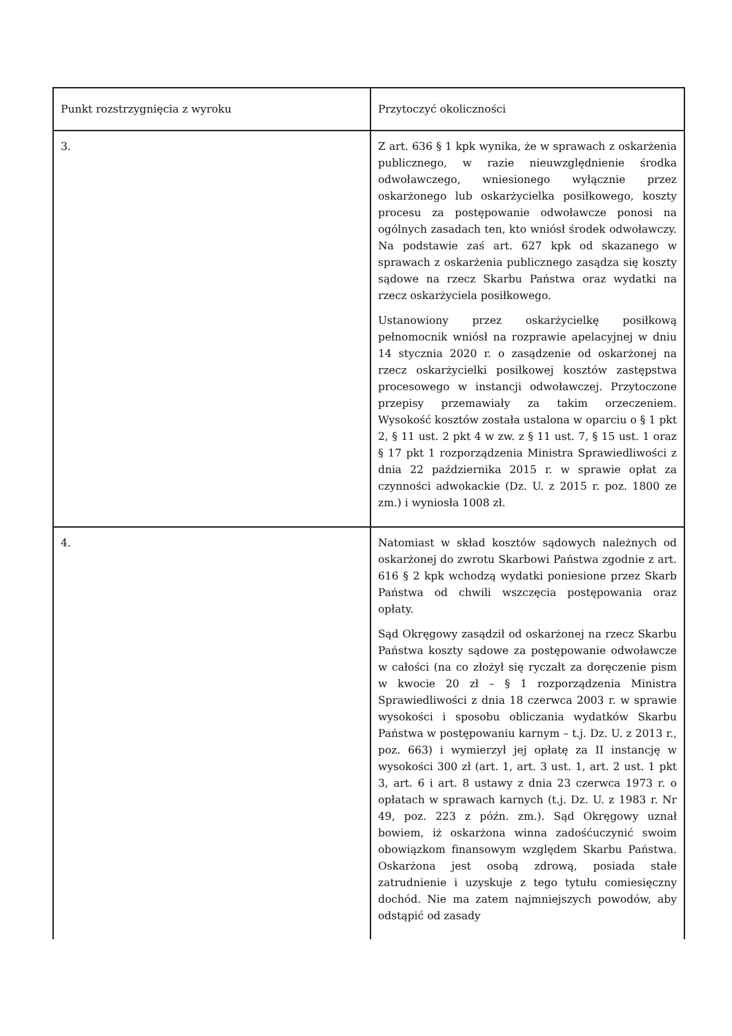| Punkt rozstrzygnięcia z wyroku | Przytoczyć okoliczności |
| 3. | Z art. 636 § 1 kpk wynika, że w sprawach z oskarżenia publicznego, w razie nieuwzględnienie środka odwoławczego, wniesionego wyłącznie przez oskarżonego lub oskarżycielka posiłkowego, koszty procesu za postępowanie odwoławcze ponosi na ogólnych zasadach ten, kto wniósł środek odwoławczy. Na podstawie zaś art. 627 kpk od skazanego w sprawach z oskarżenia publicznego zasądza się koszty sądowe na rzecz Skarbu Państwa oraz wydatki na rzecz oskarżyciela posiłkowego. Ustanowiony przez oskarżycielkę posiłkową pełnomocnik wniósł na rozprawie apelacyjnej w dniu 14 stycznia 2020 r. o zasądzenie od oskarżonej na rzecz oskarżycielki posiłkowej kosztów zastępstwa procesowego w instancji odwoławczej. Przytoczone przepisy przemawiały za takim orzeczeniem. Wysokość kosztów została ustalona w oparciu o § 1 pkt 2, § 11 ust. 2 pkt 4 w zw. z § 11 ust. 7, § 15 ust. 1 oraz § 17 pkt 1 rozporządzenia Ministra Sprawiedliwości z dnia 22 października 2015 r. w sprawie opłat za czynności adwokackie (Dz. U. z 2015 r. poz. 1800 ze zm.) i wyniosła 1008 zł. |
| 4. | Natomiast w skład kosztów sądowych należnych od oskarżonej do zwrotu Skarbowi Państwa zgodnie z art. 616 § 2 kpk wchodzą wydatki poniesione przez Skarb Państwa od chwili wszczęcia postępowania oraz opłaty. Sąd Okręgowy zasądził od oskarżonej na rzecz Skarbu Państwa koszty sądowe za postępowanie odwoławcze w całości (na co złożył się ryczałt za doręczenie pism w kwocie 20 zł – § 1 rozporządzenia Ministra Sprawiedliwości z dnia 18 czerwca 2003 r. w sprawie wysokości i sposobu obliczania wydatków Skarbu Państwa w postępowaniu karnym – t.j. Dz. U. z 2013 r., poz. 663) i wymierzył jej opłatę za II instancję w wysokości 300 zł (art. 1, art. 3 ust. 1, art. 2 ust. 1 pkt 3, art. 6 i art. 8 ustawy z dnia 23 czerwca 1973 r. o opłatach w sprawach karnych (t.j. Dz. U. z 1983 r. Nr 49, poz. 223 z późn. zm.). Sąd Okręgowy uznał bowiem, iż oskarżona winna zadośćuczynić swoim obowiązkom finansowym względem Skarbu Państwa. Oskarżona jest osobą zdrową, posiada stałe zatrudnienie i uzyskuje z tego tytułu comiesięczny dochód. Nie ma zatem najmniejszych powodów, aby odstąpić od zasady |